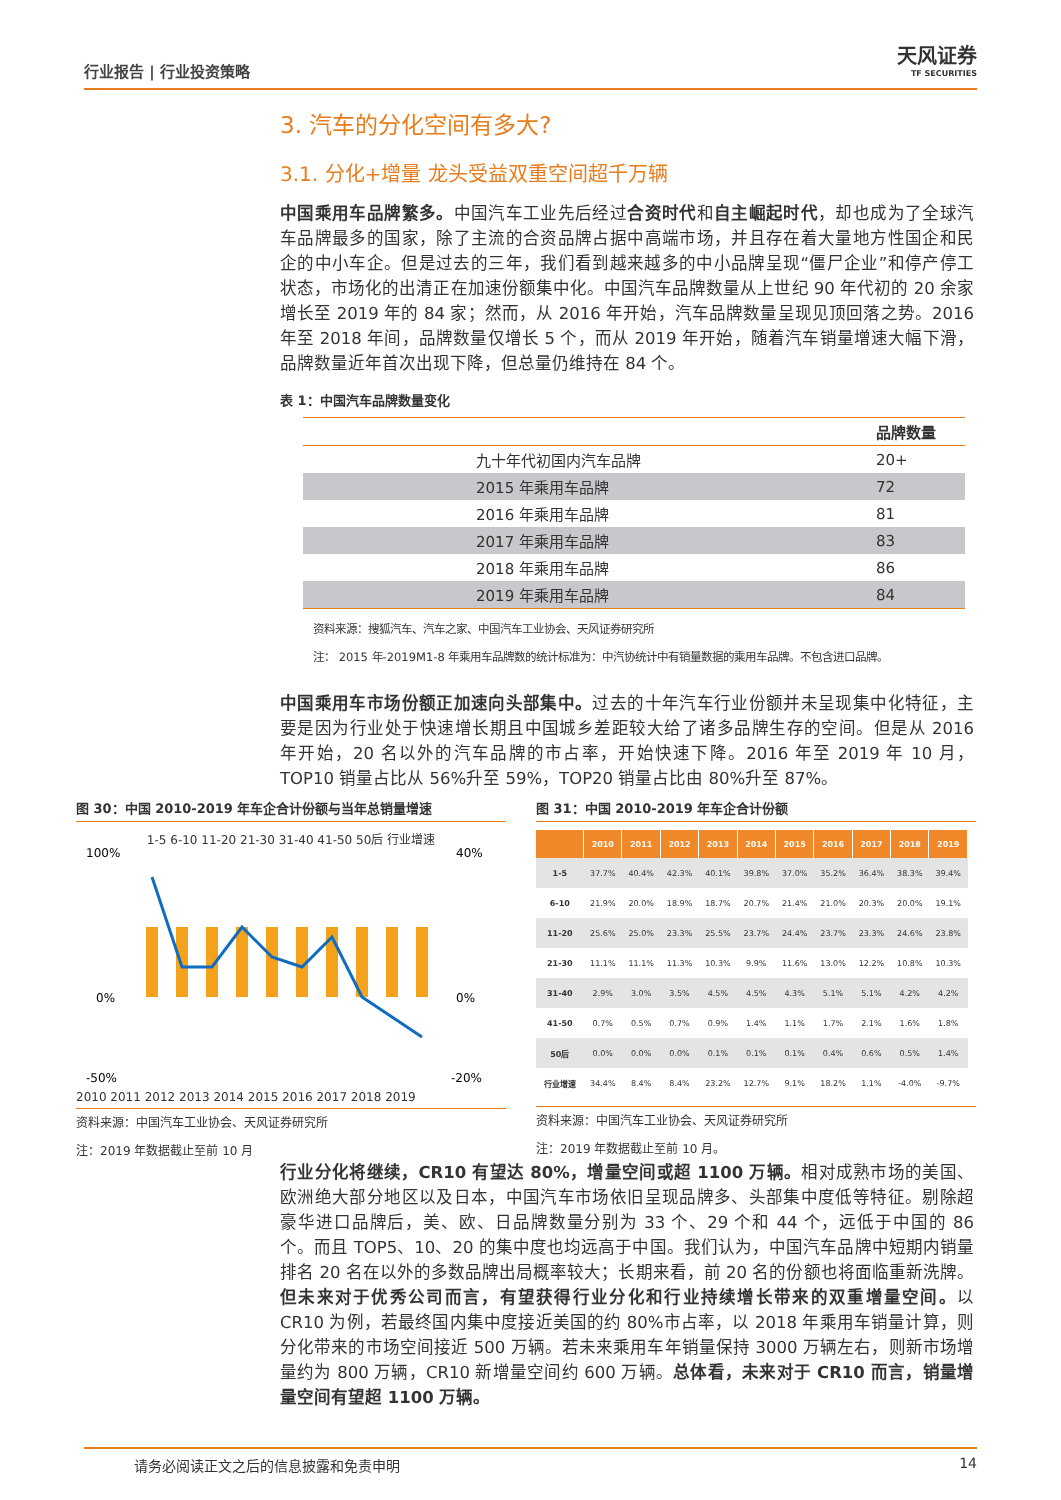行业报告 | 行业投资策略
天风证券
TF SECURITIES
3. 汽车的分化空间有多大?
3.1. 分化+增量 龙头受益双重空间超千万辆
中国乘用车品牌繁多。中国汽车工业先后经过合资时代和自主崛起时代，却也成为了全球汽车品牌最多的国家，除了主流的合资品牌占据中高端市场，并且存在着大量地方性国企和民企的中小车企。但是过去的三年，我们看到越来越多的中小品牌呈现“僵尸企业”和停产停工状态，市场化的出清正在加速份额集中化。中国汽车品牌数量从上世纪 90 年代初的 20 余家增长至 2019 年的 84 家；然而，从 2016 年开始，汽车品牌数量呈现见顶回落之势。2016 年至 2018 年间，品牌数量仅增长 5 个，而从 2019 年开始，随着汽车销量增速大幅下滑，品牌数量近年首次出现下降，但总量仍维持在 84 个。
表 1：中国汽车品牌数量变化
| | | 品牌数量 |
| --- | --- | --- |
| | 九十年代初国内汽车品牌 | 20+ |
| | 2015 年乘用车品牌 | 72 |
| | 2016 年乘用车品牌 | 81 |
| | 2017 年乘用车品牌 | 83 |
| | 2018 年乘用车品牌 | 86 |
| | 2019 年乘用车品牌 | 84 |
资料来源：搜狐汽车、汽车之家、中国汽车工业协会、天风证券研究所
注： 2015 年-2019M1-8 年乘用车品牌数的统计标准为：中汽协统计中有销量数据的乘用车品牌。不包含进口品牌。
中国乘用车市场份额正加速向头部集中。过去的十年汽车行业份额并未呈现集中化特征，主要是因为行业处于快速增长期且中国城乡差距较大给了诸多品牌生存的空间。但是从 2016 年开始，20 名以外的汽车品牌的市占率，开始快速下降。2016 年至 2019 年 10 月，TOP10 销量占比从 56%升至 59%，TOP20 销量占比由 80%升至 87%。
图 30：中国 2010-2019 年车企合计份额与当年总销量增速
1-5 6-10 11-20 21-30 31-40 41-50 50后 行业增速
100%
0%
-50%
40%
0%
-20%
2010 2011 2012 2013 2014 2015 2016 2017 2018 2019
资料来源：中国汽车工业协会、天风证券研究所
注：2019 年数据截止至前 10 月
图 31：中国 2010-2019 年车企合计份额
| | 2010 | 2011 | 2012 | 2013 | 2014 | 2015 | 2016 | 2017 | 2018 | 2019 |
| --- | --- | --- | --- | --- | --- | --- | --- | --- | --- | --- |
| 1-5 | 37.7% | 40.4% | 42.3% | 40.1% | 39.8% | 37.0% | 35.2% | 36.4% | 38.3% | 39.4% |
| 6-10 | 21.9% | 20.0% | 18.9% | 18.7% | 20.7% | 21.4% | 21.0% | 20.3% | 20.0% | 19.1% |
| 11-20 | 25.6% | 25.0% | 23.3% | 25.5% | 23.7% | 24.4% | 23.7% | 23.3% | 24.6% | 23.8% |
| 21-30 | 11.1% | 11.1% | 11.3% | 10.3% | 9.9% | 11.6% | 13.0% | 12.2% | 10.8% | 10.3% |
| 31-40 | 2.9% | 3.0% | 3.5% | 4.5% | 4.5% | 4.3% | 5.1% | 5.1% | 4.2% | 4.2% |
| 41-50 | 0.7% | 0.5% | 0.7% | 0.9% | 1.4% | 1.1% | 1.7% | 2.1% | 1.6% | 1.8% |
| 50后 | 0.0% | 0.0% | 0.0% | 0.1% | 0.1% | 0.1% | 0.4% | 0.6% | 0.5% | 1.4% |
| 行业增速 | 34.4% | 8.4% | 8.4% | 23.2% | 12.7% | 9.1% | 18.2% | 1.1% | -4.0% | -9.7% |
资料来源：中国汽车工业协会、天风证券研究所
注：2019 年数据截止至前 10 月。
行业分化将继续，CR10 有望达 80%，增量空间或超 1100 万辆。相对成熟市场的美国、欧洲绝大部分地区以及日本，中国汽车市场依旧呈现品牌多、头部集中度低等特征。剔除超豪华进口品牌后，美、欧、日品牌数量分别为 33 个、29 个和 44 个，远低于中国的 86 个。而且 TOP5、10、20 的集中度也均远高于中国。我们认为，中国汽车品牌中短期内销量排名 20 名在以外的多数品牌出局概率较大；长期来看，前 20 名的份额也将面临重新洗牌。但未来对于优秀公司而言，有望获得行业分化和行业持续增长带来的双重增量空间。以 CR10 为例，若最终国内集中度接近美国的约 80%市占率，以 2018 年乘用车销量计算，则分化带来的市场空间接近 500 万辆。若未来乘用车年销量保持 3000 万辆左右，则新市场增量约为 800 万辆，CR10 新增量空间约 600 万辆。总体看，未来对于 CR10 而言，销量增量空间有望超 1100 万辆。
请务必阅读正文之后的信息披露和免责申明 14